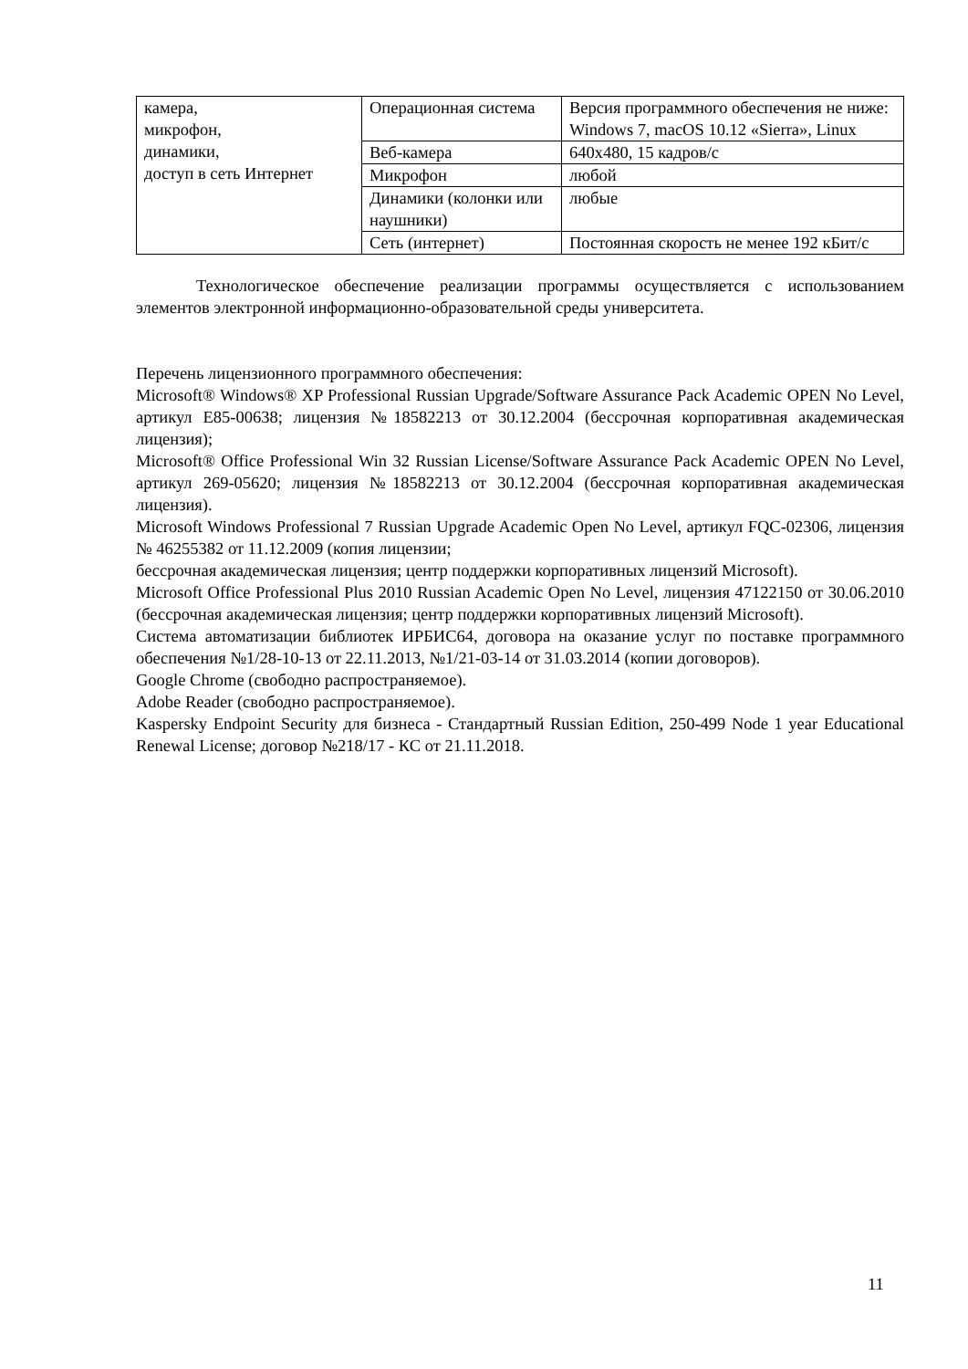| камера, микрофон, динамики, доступ в сеть Интернет | Операционная система | Версия программного обеспечения не ниже: Windows 7, macOS 10.12 «Sierra», Linux |
| | Веб-камера | 640x480, 15 кадров/с |
| | Микрофон | любой |
| | Динамики (колонки или наушники) | любые |
| | Сеть (интернет) | Постоянная скорость не менее 192 кБит/с |
Технологическое обеспечение реализации программы осуществляется с использованием элементов электронной информационно-образовательной среды университета.
Перечень лицензионного программного обеспечения:
Microsoft® Windows® XP Professional Russian Upgrade/Software Assurance Pack Academic OPEN No Level, артикул E85-00638; лицензия №18582213 от 30.12.2004 (бессрочная корпоративная академическая лицензия);
Microsoft® Office Professional Win 32 Russian License/Software Assurance Pack Academic OPEN No Level, артикул 269-05620; лицензия №18582213 от 30.12.2004 (бессрочная корпоративная академическая лицензия).
Microsoft Windows Professional 7 Russian Upgrade Academic Open No Level, артикул FQC-02306, лицензия № 46255382 от 11.12.2009 (копия лицензии;
бессрочная академическая лицензия; центр поддержки корпоративных лицензий Microsoft).
Microsoft Office Professional Plus 2010 Russian Academic Open No Level, лицензия 47122150 от 30.06.2010 (бессрочная академическая лицензия; центр поддержки корпоративных лицензий Microsoft).
Система автоматизации библиотек ИРБИС64, договора на оказание услуг по поставке программного обеспечения №1/28-10-13 от 22.11.2013, №1/21-03-14 от 31.03.2014 (копии договоров).
Google Chrome (свободно распространяемое).
Adobe Reader (свободно распространяемое).
Kaspersky Endpoint Security для бизнеса - Стандартный Russian Edition, 250-499 Node 1 year Educational Renewal License; договор №218/17 - КС от 21.11.2018.
11